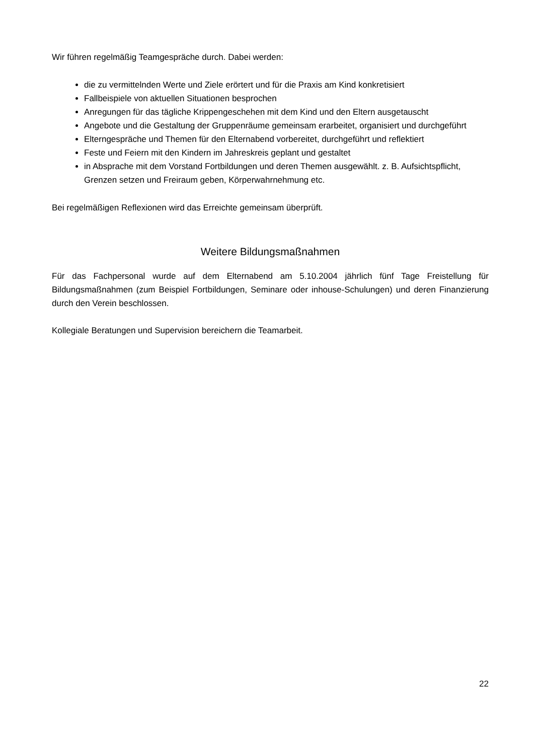Wir führen regelmäßig Teamgespräche durch. Dabei werden:
die zu vermittelnden Werte und Ziele erörtert und für die Praxis am Kind konkretisiert
Fallbeispiele von aktuellen Situationen besprochen
Anregungen für das tägliche Krippengeschehen mit dem Kind und den Eltern ausgetauscht
Angebote und die Gestaltung der Gruppenräume gemeinsam erarbeitet, organisiert und durchgeführt
Elterngespräche und Themen für den Elternabend vorbereitet, durchgeführt und reflektiert
Feste und Feiern mit den Kindern im Jahreskreis geplant und gestaltet
in Absprache mit dem Vorstand Fortbildungen und deren Themen ausgewählt. z. B. Aufsichtspflicht, Grenzen setzen und Freiraum geben, Körperwahrnehmung etc.
Bei regelmäßigen Reflexionen wird das Erreichte gemeinsam überprüft.
Weitere Bildungsmaßnahmen
Für das Fachpersonal wurde auf dem Elternabend am 5.10.2004 jährlich fünf Tage Freistellung für Bildungsmaßnahmen (zum Beispiel Fortbildungen, Seminare oder inhouse-Schulungen) und deren Finanzierung durch den Verein beschlossen.
Kollegiale Beratungen und Supervision bereichern die Teamarbeit.
22